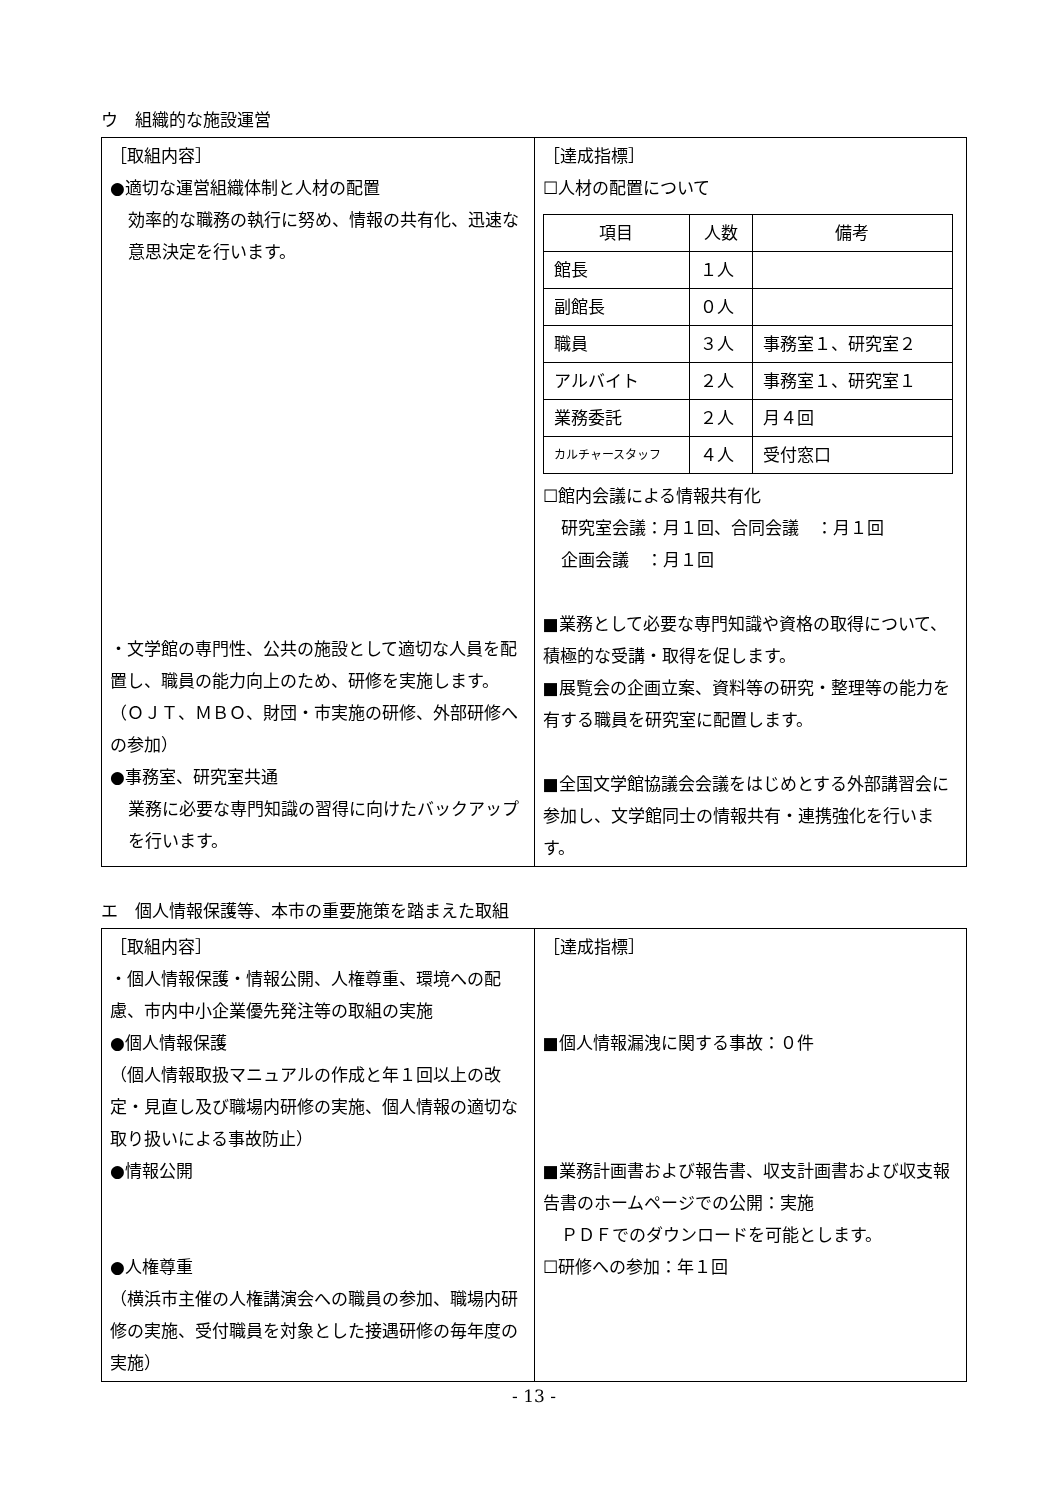ウ　組織的な施設運営
| ［取組内容］ ●適切な運営組織体制と人材の配置 効率的な職務の執行に努め、情報の共有化、迅速な意思決定を行います。 ・文学館の専門性、公共の施設として適切な人員を配置し、職員の能力向上のため、研修を実施します。 （ＯＪＴ、ＭＢＯ、財団・市実施の研修、外部研修への参加） ●事務室、研究室共通 業務に必要な専門知識の習得に向けたバックアップを行います。 | ［達成指標］ ☐人材の配置について / 項目 / 人数 / 備考 / / --- / --- / --- / / 館長 / １人 / / / 副館長 / ０人 / / / 職員 / ３人 / 事務室１、研究室２ / / アルバイト / ２人 / 事務室１、研究室１ / / 業務委託 / ２人 / 月４回 / / カルチャースタッフ / ４人 / 受付窓口 / ☐館内会議による情報共有化 研究室会議：月１回、合同会議 ：月１回 企画会議 ：月１回 ■業務として必要な専門知識や資格の取得について、積極的な受講・取得を促します。 ■展覧会の企画立案、資料等の研究・整理等の能力を有する職員を研究室に配置します。 ■全国文学館協議会会議をはじめとする外部講習会に参加し、文学館同士の情報共有・連携強化を行います。 |
エ　個人情報保護等、本市の重要施策を踏まえた取組
| ［取組内容］ ・個人情報保護・情報公開、人権尊重、環境への配慮、市内中小企業優先発注等の取組の実施 ●個人情報保護 （個人情報取扱マニュアルの作成と年１回以上の改定・見直し及び職場内研修の実施、個人情報の適切な取り扱いによる事故防止） ●情報公開 ●人権尊重 （横浜市主催の人権講演会への職員の参加、職場内研修の実施、受付職員を対象とした接遇研修の毎年度の実施） | ［達成指標］ ■個人情報漏洩に関する事故：０件 ■業務計画書および報告書、収支計画書および収支報告書のホームページでの公開：実施 ＰＤＦでのダウンロードを可能とします。 ☐研修への参加：年１回 |
- 13 -